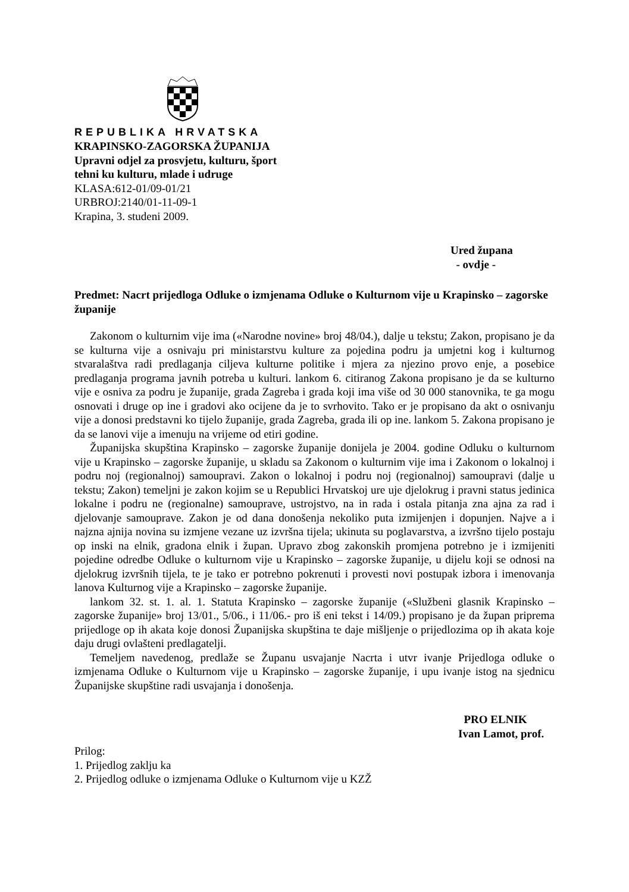REPUBLIKA HRVATSKA
KRAPINSKO-ZAGORSKA ŽUPANIJA
Upravni odjel za prosvjetu, kulturu, šport
tehni ku kulturu, mlade i udruge
KLASA:612-01/09-01/21
URBROJ:2140/01-11-09-1
Krapina, 3. studeni 2009.
Ured župana
- ovdje -
Predmet: Nacrt prijedloga Odluke o izmjenama Odluke o Kulturnom vije u Krapinsko – zagorske županije
Zakonom o kulturnim vije ima («Narodne novine» broj 48/04.), dalje u tekstu; Zakon, propisano je da se kulturna vije a osnivaju pri ministarstvu kulture za pojedina podru ja umjetni kog i kulturnog stvaralaštva radi predlaganja ciljeva kulturne politike i mjera za njezino provo enje, a posebice predlaganja programa javnih potreba u kulturi. lankom 6. citiranog Zakona propisano je da se kulturno vije e osniva za podru je županije, grada Zagreba i grada koji ima više od 30 000 stanovnika, te ga mogu osnovati i druge op ine i gradovi ako ocijene da je to svrhovito. Tako er je propisano da akt o osnivanju vije a donosi predstavni ko tijelo županije, grada Zagreba, grada ili op ine. lankom 5. Zakona propisano je da se lanovi vije a imenuju na vrijeme od etiri godine.
Županijska skupština Krapinsko – zagorske županije donijela je 2004. godine Odluku o kulturnom vije u Krapinsko – zagorske županije, u skladu sa Zakonom o kulturnim vije ima i Zakonom o lokalnoj i podru noj (regionalnoj) samoupravi. Zakon o lokalnoj i podru noj (regionalnoj) samoupravi (dalje u tekstu; Zakon) temeljni je zakon kojim se u Republici Hrvatskoj ure uje djelokrug i pravni status jedinica lokalne i podru ne (regionalne) samouprave, ustrojstvo, na in rada i ostala pitanja zna ajna za rad i djelovanje samouprave. Zakon je od dana donošenja nekoliko puta izmijenjen i dopunjen. Najve a i najzna ajnija novina su izmjene vezane uz izvršna tijela; ukinuta su poglavarstva, a izvršno tijelo postaju op inski na elnik, gradona elnik i župan. Upravo zbog zakonskih promjena potrebno je i izmijeniti pojedine odredbe Odluke o kulturnom vije u Krapinsko – zagorske županije, u dijelu koji se odnosi na djelokrug izvršnih tijela, te je tako er potrebno pokrenuti i provesti novi postupak izbora i imenovanja lanova Kulturnog vije a Krapinsko – zagorske županije.
lankom 32. st. 1. al. 1. Statuta Krapinsko – zagorske županije («Službeni glasnik Krapinsko – zagorske županije» broj 13/01., 5/06., i 11/06.- pro iš eni tekst i 14/09.) propisano je da župan priprema prijedloge op ih akata koje donosi Županijska skupština te daje mišljenje o prijedlozima op ih akata koje daju drugi ovlašteni predlagatelji.
Temeljem navedenog, predlaže se Županu usvajanje Nacrta i utvr ivanje Prijedloga odluke o izmjenama Odluke o Kulturnom vije u Krapinsko – zagorske županije, i upu ivanje istog na sjednicu Županijske skupštine radi usvajanja i donošenja.
PRO ELNIK
Ivan Lamot, prof.
Prilog:
1. Prijedlog zaklju ka
2. Prijedlog odluke o izmjenama Odluke o Kulturnom vije u KZŽ